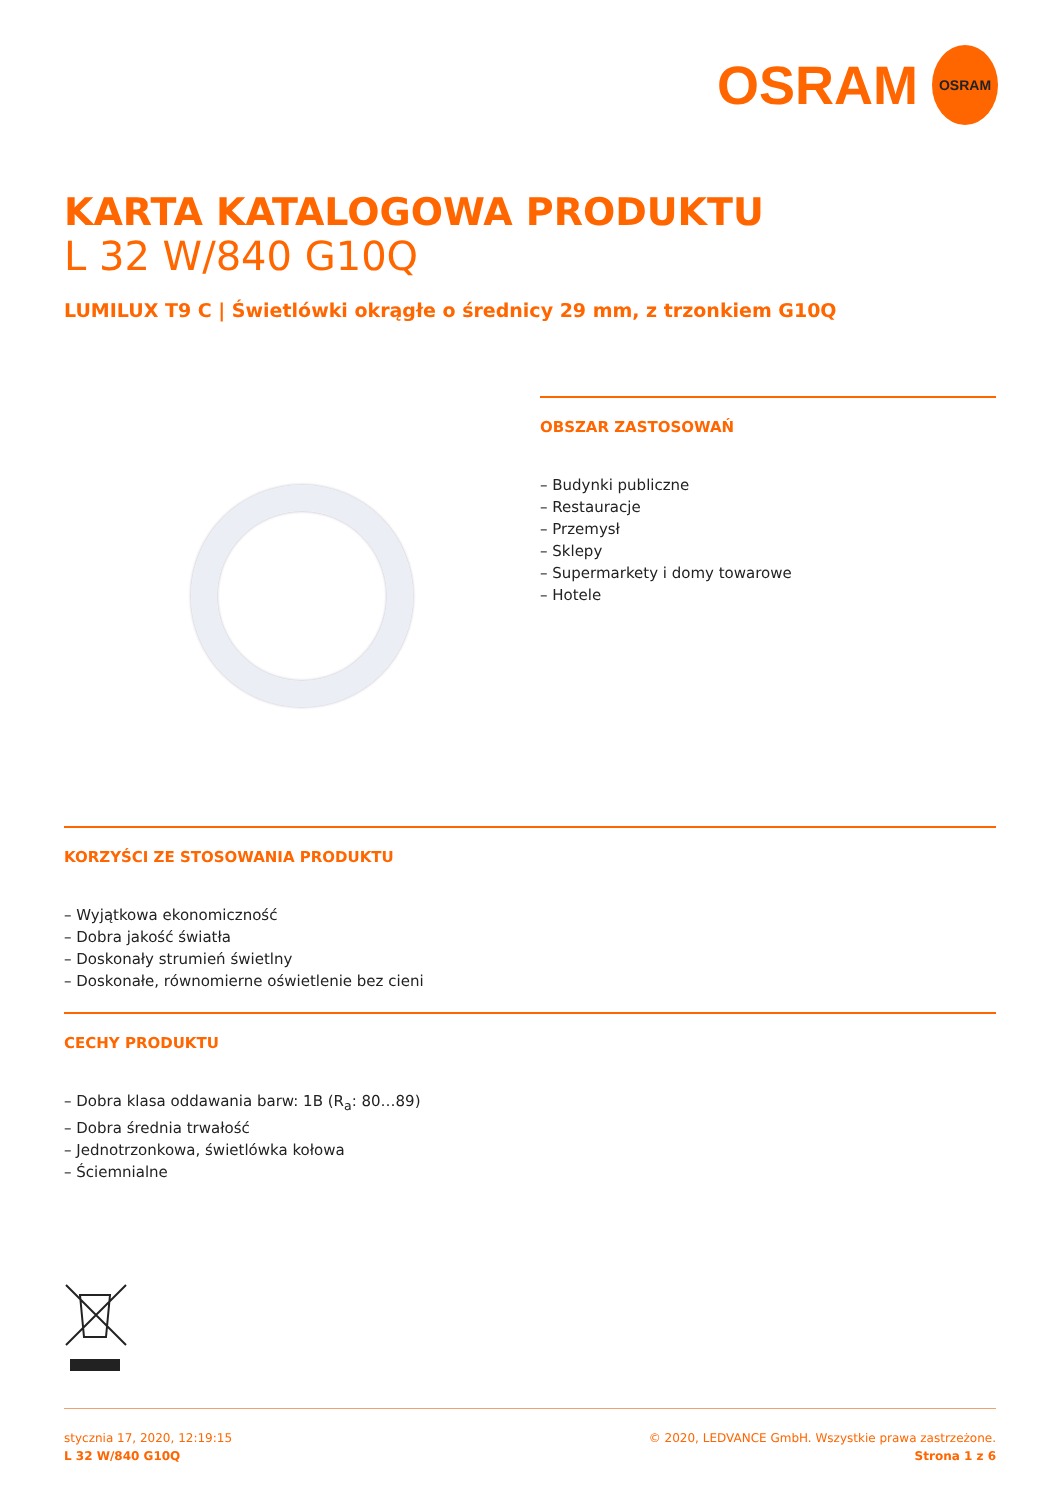OSRAM
OSRAM
KARTA KATALOGOWA PRODUKTU
L 32 W/840 G10Q
LUMILUX T9 C | Świetlówki okrągłe o średnicy 29 mm, z trzonkiem G10Q
OBSZAR ZASTOSOWAŃ
– Budynki publiczne
– Restauracje
– Przemysł
– Sklepy
– Supermarkety i domy towarowe
– Hotele
KORZYŚCI ZE STOSOWANIA PRODUKTU
– Wyjątkowa ekonomiczność
– Dobra jakość światła
– Doskonały strumień świetlny
– Doskonałe, równomierne oświetlenie bez cieni
CECHY PRODUKTU
– Dobra klasa oddawania barw: 1B (R<sub>a</sub>: 80…89)
– Dobra średnia trwałość
– Jednotrzonkowa, świetlówka kołowa
– Ściemnialne
stycznia 17, 2020, 12:19:15
L 32 W/840 G10Q
© 2020, LEDVANCE GmbH. Wszystkie prawa zastrzeżone.
Strona 1 z 6